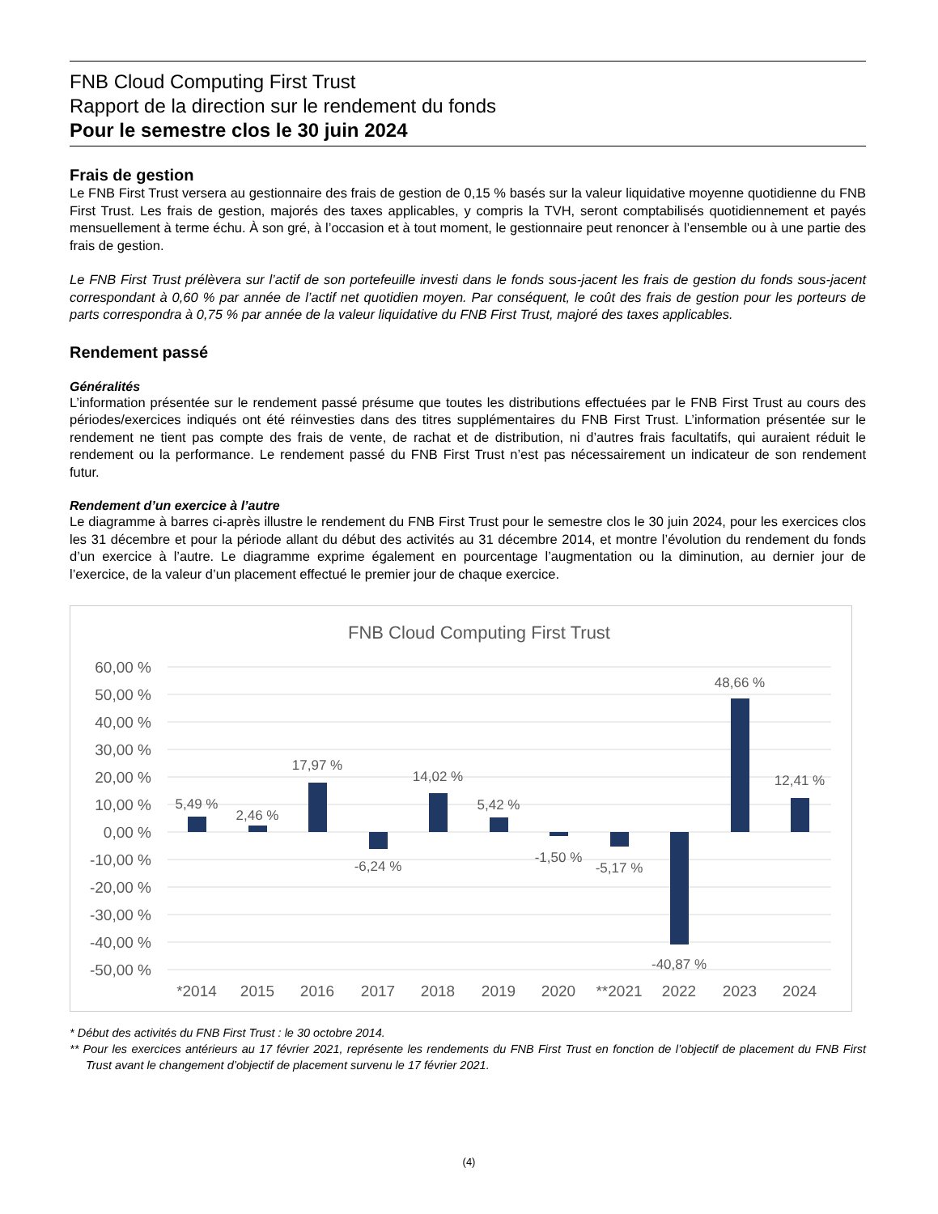FNB Cloud Computing First Trust
Rapport de la direction sur le rendement du fonds
Pour le semestre clos le 30 juin 2024
Frais de gestion
Le FNB First Trust versera au gestionnaire des frais de gestion de 0,15 % basés sur la valeur liquidative moyenne quotidienne du FNB First Trust. Les frais de gestion, majorés des taxes applicables, y compris la TVH, seront comptabilisés quotidiennement et payés mensuellement à terme échu. À son gré, à l’occasion et à tout moment, le gestionnaire peut renoncer à l’ensemble ou à une partie des frais de gestion.
Le FNB First Trust prélèvera sur l’actif de son portefeuille investi dans le fonds sous-jacent les frais de gestion du fonds sous-jacent correspondant à 0,60 % par année de l’actif net quotidien moyen. Par conséquent, le coût des frais de gestion pour les porteurs de parts correspondra à 0,75 % par année de la valeur liquidative du FNB First Trust, majoré des taxes applicables.
Rendement passé
Généralités
L’information présentée sur le rendement passé présume que toutes les distributions effectuées par le FNB First Trust au cours des périodes/exercices indiqués ont été réinvesties dans des titres supplémentaires du FNB First Trust. L’information présentée sur le rendement ne tient pas compte des frais de vente, de rachat et de distribution, ni d’autres frais facultatifs, qui auraient réduit le rendement ou la performance. Le rendement passé du FNB First Trust n’est pas nécessairement un indicateur de son rendement futur.
Rendement d’un exercice à l’autre
Le diagramme à barres ci-après illustre le rendement du FNB First Trust pour le semestre clos le 30 juin 2024, pour les exercices clos les 31 décembre et pour la période allant du début des activités au 31 décembre 2014, et montre l’évolution du rendement du fonds d’un exercice à l’autre. Le diagramme exprime également en pourcentage l’augmentation ou la diminution, au dernier jour de l’exercice, de la valeur d’un placement effectué le premier jour de chaque exercice.
FNB Cloud Computing First Trust
60,00 %
50,00 %
40,00 %
30,00 %
20,00 %
10,00 %
0,00 %
-10,00 %
-20,00 %
-30,00 %
-40,00 %
-50,00 %
5,49 %
2,46 %
17,97 %
-6,24 %
14,02 %
5,42 %
-1,50 %
-5,17 %
-40,87 %
48,66 %
12,41 %
*2014
2015
2016
2017
2018
2019
2020
**2021
2022
2023
2024
* Début des activités du FNB First Trust : le 30 octobre 2014.
** Pour les exercices antérieurs au 17 février 2021, représente les rendements du FNB First Trust en fonction de l’objectif de placement du FNB First Trust avant le changement d’objectif de placement survenu le 17 février 2021.
(4)